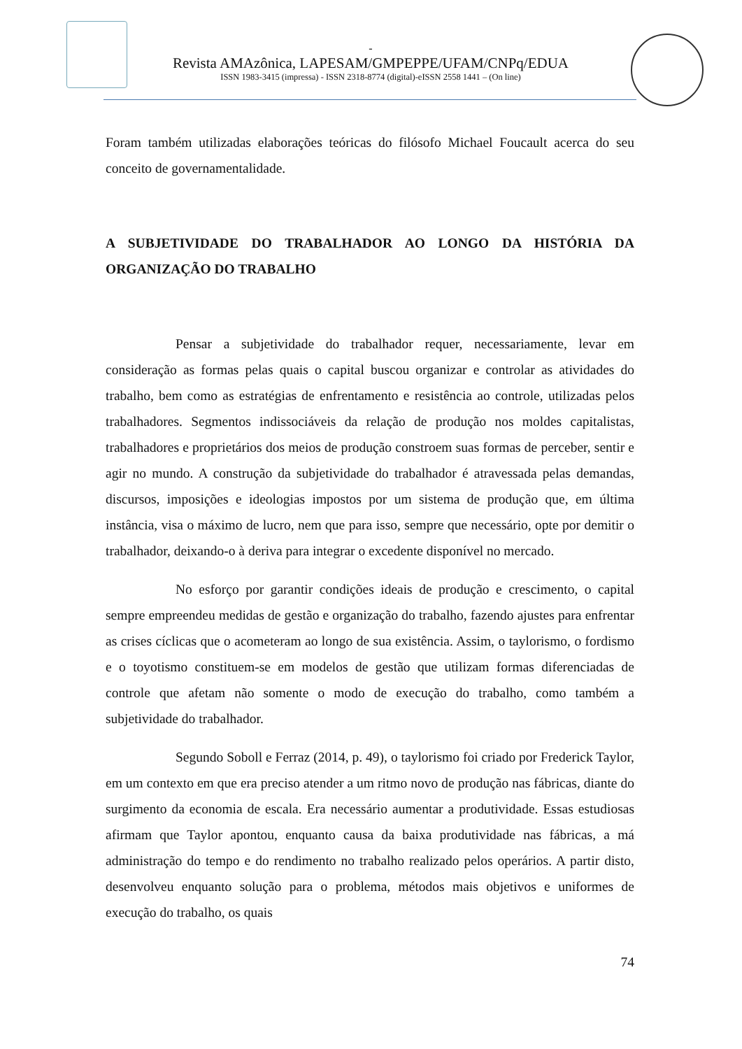-
Revista AMAzônica, LAPESAM/GMPEPPE/UFAM/CNPq/EDUA
ISSN 1983-3415 (impressa) - ISSN 2318-8774 (digital)-eISSN 2558 1441 – (On line)
Foram também utilizadas elaborações teóricas do filósofo Michael Foucault acerca do seu conceito de governamentalidade.
A SUBJETIVIDADE DO TRABALHADOR AO LONGO DA HISTÓRIA DA ORGANIZAÇÃO DO TRABALHO
Pensar a subjetividade do trabalhador requer, necessariamente, levar em consideração as formas pelas quais o capital buscou organizar e controlar as atividades do trabalho, bem como as estratégias de enfrentamento e resistência ao controle, utilizadas pelos trabalhadores. Segmentos indissociáveis da relação de produção nos moldes capitalistas, trabalhadores e proprietários dos meios de produção constroem suas formas de perceber, sentir e agir no mundo. A construção da subjetividade do trabalhador é atravessada pelas demandas, discursos, imposições e ideologias impostos por um sistema de produção que, em última instância, visa o máximo de lucro, nem que para isso, sempre que necessário, opte por demitir o trabalhador, deixando-o à deriva para integrar o excedente disponível no mercado.
No esforço por garantir condições ideais de produção e crescimento, o capital sempre empreendeu medidas de gestão e organização do trabalho, fazendo ajustes para enfrentar as crises cíclicas que o acometeram ao longo de sua existência. Assim, o taylorismo, o fordismo e o toyotismo constituem-se em modelos de gestão que utilizam formas diferenciadas de controle que afetam não somente o modo de execução do trabalho, como também a subjetividade do trabalhador.
Segundo Soboll e Ferraz (2014, p. 49), o taylorismo foi criado por Frederick Taylor, em um contexto em que era preciso atender a um ritmo novo de produção nas fábricas, diante do surgimento da economia de escala. Era necessário aumentar a produtividade. Essas estudiosas afirmam que Taylor apontou, enquanto causa da baixa produtividade nas fábricas, a má administração do tempo e do rendimento no trabalho realizado pelos operários. A partir disto, desenvolveu enquanto solução para o problema, métodos mais objetivos e uniformes de execução do trabalho, os quais
74